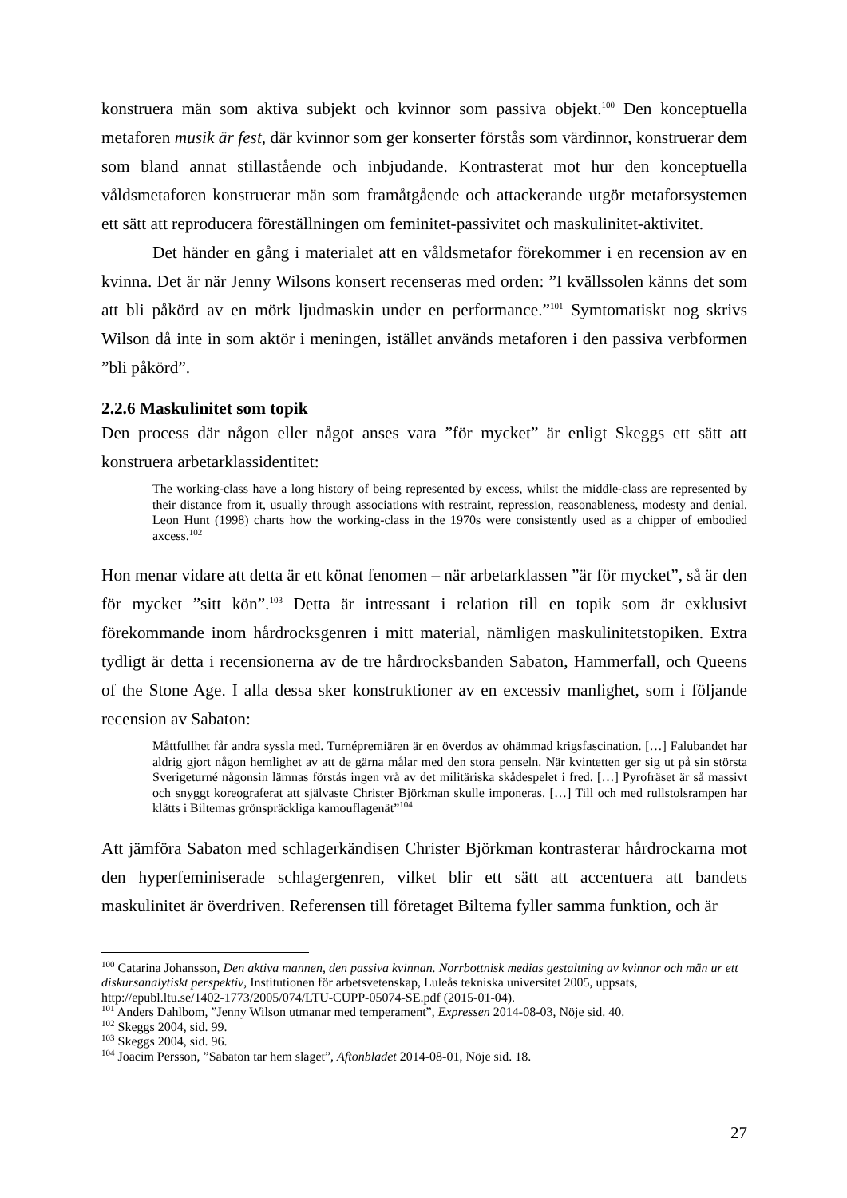konstruera män som aktiva subjekt och kvinnor som passiva objekt.<sup>100</sup> Den konceptuella metaforen musik är fest, där kvinnor som ger konserter förstås som värdinnor, konstruerar dem som bland annat stillastående och inbjudande. Kontrasterat mot hur den konceptuella våldsmetaforen konstruerar män som framåtgående och attackerande utgör metaforsystemen ett sätt att reproducera föreställningen om feminitet-passivitet och maskulinitet-aktivitet.
Det händer en gång i materialet att en våldsmetafor förekommer i en recension av en kvinna. Det är när Jenny Wilsons konsert recenseras med orden: ”I kvällssolen känns det som att bli påkörd av en mörk ljudmaskin under en performance.”<sup>101</sup> Symtomatiskt nog skrivs Wilson då inte in som aktör i meningen, istället används metaforen i den passiva verbformen ”bli påkörd”.
2.2.6 Maskulinitet som topik
Den process där någon eller något anses vara ”för mycket” är enligt Skeggs ett sätt att konstruera arbetarklassidentitet:
The working-class have a long history of being represented by excess, whilst the middle-class are represented by their distance from it, usually through associations with restraint, repression, reasonableness, modesty and denial. Leon Hunt (1998) charts how the working-class in the 1970s were consistently used as a chipper of embodied axcess.<sup>102</sup>
Hon menar vidare att detta är ett könat fenomen – när arbetarklassen ”är för mycket”, så är den för mycket ”sitt kön”.<sup>103</sup> Detta är intressant i relation till en topik som är exklusivt förekommande inom hårdrocksgenren i mitt material, nämligen maskulinitetstopiken. Extra tydligt är detta i recensionerna av de tre hårdrocksbanden Sabaton, Hammerfall, och Queens of the Stone Age. I alla dessa sker konstruktioner av en excessiv manlighet, som i följande recension av Sabaton:
Måttfullhet får andra syssla med. Turnépremiären är en överdos av ohämmad krigsfascination. […] Falubandet har aldrig gjort någon hemlighet av att de gärna målar med den stora penseln. När kvintetten ger sig ut på sin största Sverigeturné någonsin lämnas förstås ingen vrå av det militäriska skådespelet i fred. […] Pyrofräset är så massivt och snyggt koreograferat att självaste Christer Björkman skulle imponeras. […] Till och med rullstolsrampen har klätts i Biltemas grönspräckliga kamouflagenät”<sup>104</sup>
Att jämföra Sabaton med schlagerkändisen Christer Björkman kontrasterar hårdrockarna mot den hyperfeminiserade schlagergenren, vilket blir ett sätt att accentuera att bandets maskulinitet är överdriven. Referensen till företaget Biltema fyller samma funktion, och är
<sup>100</sup> Catarina Johansson, Den aktiva mannen, den passiva kvinnan. Norrbottnisk medias gestaltning av kvinnor och män ur ett diskursanalytiskt perspektiv, Institutionen för arbetsvetenskap, Luleås tekniska universitet 2005, uppsats, http://epubl.ltu.se/1402-1773/2005/074/LTU-CUPP-05074-SE.pdf (2015-01-04).
<sup>101</sup> Anders Dahlbom, ”Jenny Wilson utmanar med temperament”, Expressen 2014-08-03, Nöje sid. 40.
<sup>102</sup> Skeggs 2004, sid. 99.
<sup>103</sup> Skeggs 2004, sid. 96.
<sup>104</sup> Joacim Persson, ”Sabaton tar hem slaget”, Aftonbladet 2014-08-01, Nöje sid. 18.
27